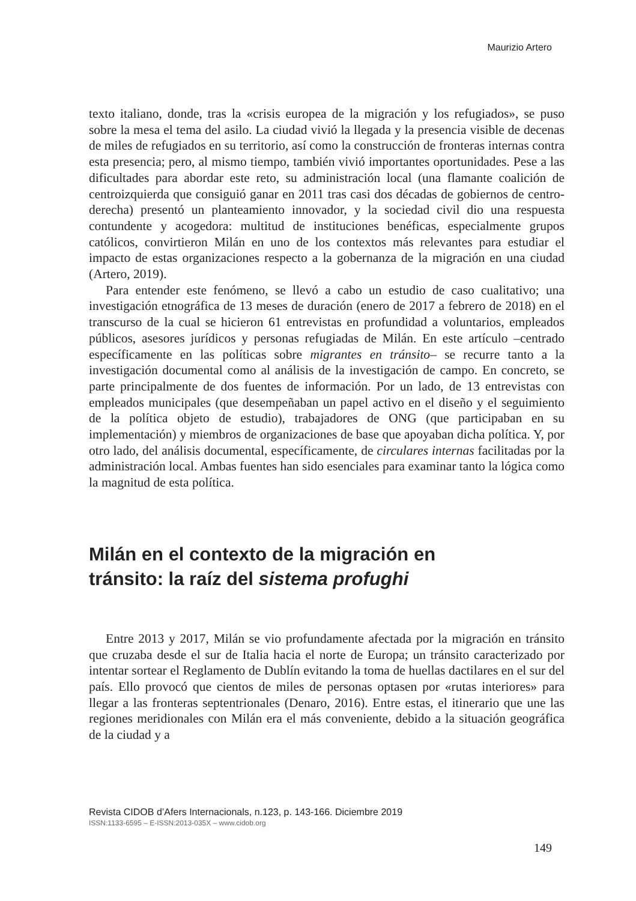Maurizio Artero
texto italiano, donde, tras la «crisis europea de la migración y los refugiados», se puso sobre la mesa el tema del asilo. La ciudad vivió la llegada y la presencia visible de decenas de miles de refugiados en su territorio, así como la construcción de fronteras internas contra esta presencia; pero, al mismo tiempo, también vivió importantes oportunidades. Pese a las dificultades para abordar este reto, su administración local (una flamante coalición de centroizquierda que consiguió ganar en 2011 tras casi dos décadas de gobiernos de centro-derecha) presentó un planteamiento innovador, y la sociedad civil dio una respuesta contundente y acogedora: multitud de instituciones benéficas, especialmente grupos católicos, convirtieron Milán en uno de los contextos más relevantes para estudiar el impacto de estas organizaciones respecto a la gobernanza de la migración en una ciudad (Artero, 2019).
Para entender este fenómeno, se llevó a cabo un estudio de caso cualitativo; una investigación etnográfica de 13 meses de duración (enero de 2017 a febrero de 2018) en el transcurso de la cual se hicieron 61 entrevistas en profundidad a voluntarios, empleados públicos, asesores jurídicos y personas refugiadas de Milán. En este artículo –centrado específicamente en las políticas sobre migrantes en tránsito– se recurre tanto a la investigación documental como al análisis de la investigación de campo. En concreto, se parte principalmente de dos fuentes de información. Por un lado, de 13 entrevistas con empleados municipales (que desempeñaban un papel activo en el diseño y el seguimiento de la política objeto de estudio), trabajadores de ONG (que participaban en su implementación) y miembros de organizaciones de base que apoyaban dicha política. Y, por otro lado, del análisis documental, específicamente, de circulares internas facilitadas por la administración local. Ambas fuentes han sido esenciales para examinar tanto la lógica como la magnitud de esta política.
Milán en el contexto de la migración en
tránsito: la raíz del sistema profughi
Entre 2013 y 2017, Milán se vio profundamente afectada por la migración en tránsito que cruzaba desde el sur de Italia hacia el norte de Europa; un tránsito caracterizado por intentar sortear el Reglamento de Dublín evitando la toma de huellas dactilares en el sur del país. Ello provocó que cientos de miles de personas optasen por «rutas interiores» para llegar a las fronteras septentrionales (Denaro, 2016). Entre estas, el itinerario que une las regiones meridionales con Milán era el más conveniente, debido a la situación geográfica de la ciudad y a
Revista CIDOB d’Afers Internacionals, n.123, p. 143-166. Diciembre 2019
ISSN:1133-6595 – E-ISSN:2013-035X – www.cidob.org
149